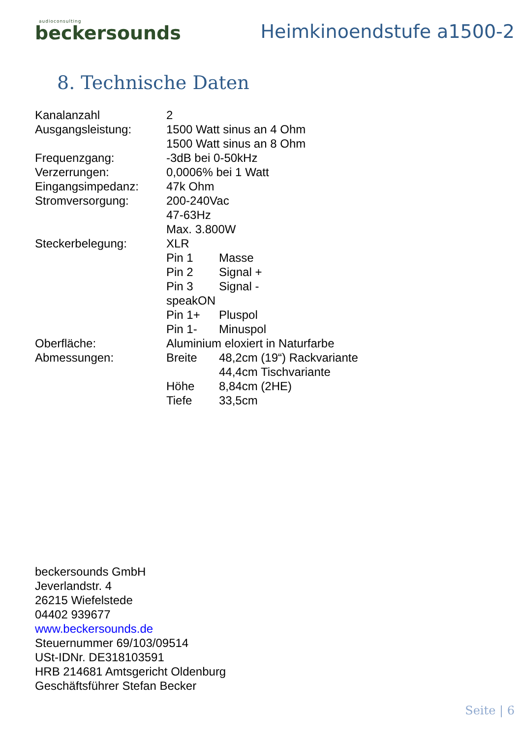audioconsulting
beckersounds
Heimkinoendstufe a1500-2
8. Technische Daten
| Kanalanzahl | 2 | |
| Ausgangsleistung: | 1500 Watt sinus an 4 Ohm | |
| | 1500 Watt sinus an 8 Ohm | |
| Frequenzgang: | -3dB bei 0-50kHz | |
| Verzerrungen: | 0,0006% bei 1 Watt | |
| Eingangsimpedanz: | 47k Ohm | |
| Stromversorgung: | 200-240Vac | |
| | 47-63Hz | |
| | Max. 3.800W | |
| Steckerbelegung: | XLR | |
| | Pin 1 | Masse |
| | Pin 2 | Signal + |
| | Pin 3 | Signal - |
| | speakON | |
| | Pin 1+ | Pluspol |
| | Pin 1- | Minuspol |
| Oberfläche: | Aluminium eloxiert in Naturfarbe | |
| Abmessungen: | Breite | 48,2cm (19“) Rackvariante |
| | | 44,4cm Tischvariante |
| | Höhe | 8,84cm (2HE) |
| | Tiefe | 33,5cm |
beckersounds GmbH
Jeverlandstr. 4
26215 Wiefelstede
04402 939677
www.beckersounds.de
Steuernummer 69/103/09514
USt-IDNr. DE318103591
HRB 214681 Amtsgericht Oldenburg
Geschäftsführer Stefan Becker
Seite | 6